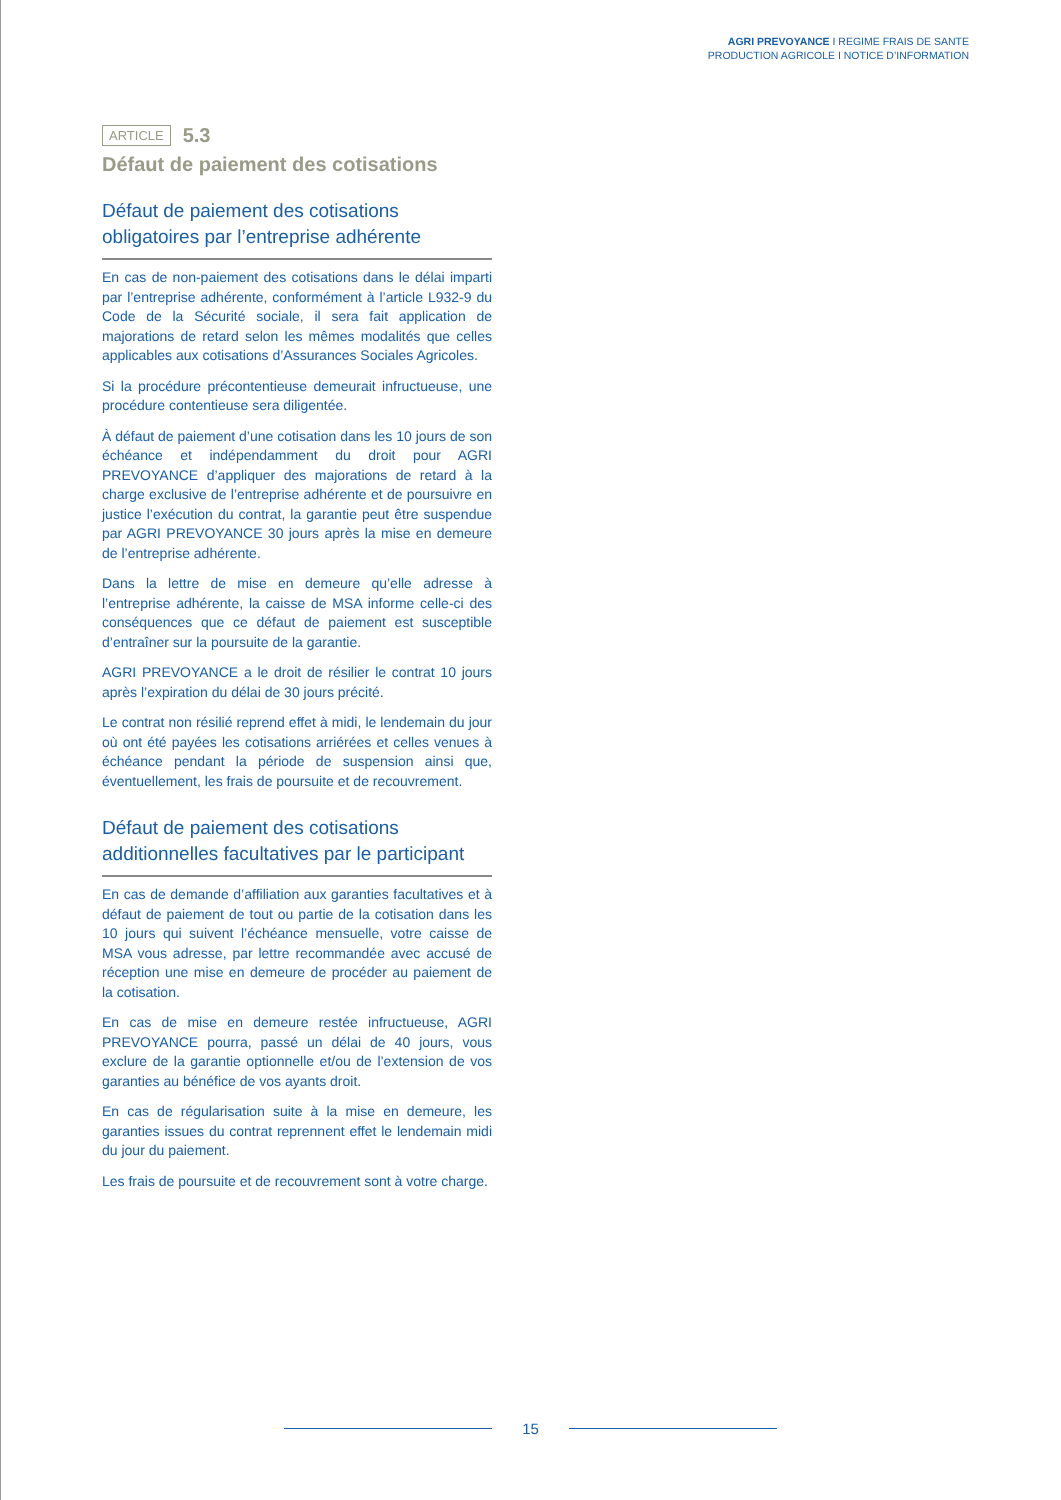AGRI PREVOYANCE I REGIME FRAIS DE SANTE
PRODUCTION AGRICOLE I NOTICE D’INFORMATION
ARTICLE 5.3
Défaut de paiement des cotisations
Défaut de paiement des cotisations obligatoires par l’entreprise adhérente
En cas de non-paiement des cotisations dans le délai imparti par l’entreprise adhérente, conformément à l’article L932-9 du Code de la Sécurité sociale, il sera fait application de majorations de retard selon les mêmes modalités que celles applicables aux cotisations d’Assurances Sociales Agricoles.
Si la procédure précontentieuse demeurait infructueuse, une procédure contentieuse sera diligentée.
À défaut de paiement d’une cotisation dans les 10 jours de son échéance et indépendamment du droit pour AGRI PREVOYANCE d’appliquer des majorations de retard à la charge exclusive de l’entreprise adhérente et de poursuivre en justice l’exécution du contrat, la garantie peut être suspendue par AGRI PREVOYANCE 30 jours après la mise en demeure de l’entreprise adhérente.
Dans la lettre de mise en demeure qu’elle adresse à l’entreprise adhérente, la caisse de MSA informe celle-ci des conséquences que ce défaut de paiement est susceptible d’entraîner sur la poursuite de la garantie.
AGRI PREVOYANCE a le droit de résilier le contrat 10 jours après l’expiration du délai de 30 jours précité.
Le contrat non résilié reprend effet à midi, le lendemain du jour où ont été payées les cotisations arriérées et celles venues à échéance pendant la période de suspension ainsi que, éventuellement, les frais de poursuite et de recouvrement.
Défaut de paiement des cotisations additionnelles facultatives par le participant
En cas de demande d’affiliation aux garanties facultatives et à défaut de paiement de tout ou partie de la cotisation dans les 10 jours qui suivent l’échéance mensuelle, votre caisse de MSA vous adresse, par lettre recommandée avec accusé de réception une mise en demeure de procéder au paiement de la cotisation.
En cas de mise en demeure restée infructueuse, AGRI PREVOYANCE pourra, passé un délai de 40 jours, vous exclure de la garantie optionnelle et/ou de l’extension de vos garanties au bénéfice de vos ayants droit.
En cas de régularisation suite à la mise en demeure, les garanties issues du contrat reprennent effet le lendemain midi du jour du paiement.
Les frais de poursuite et de recouvrement sont à votre charge.
15